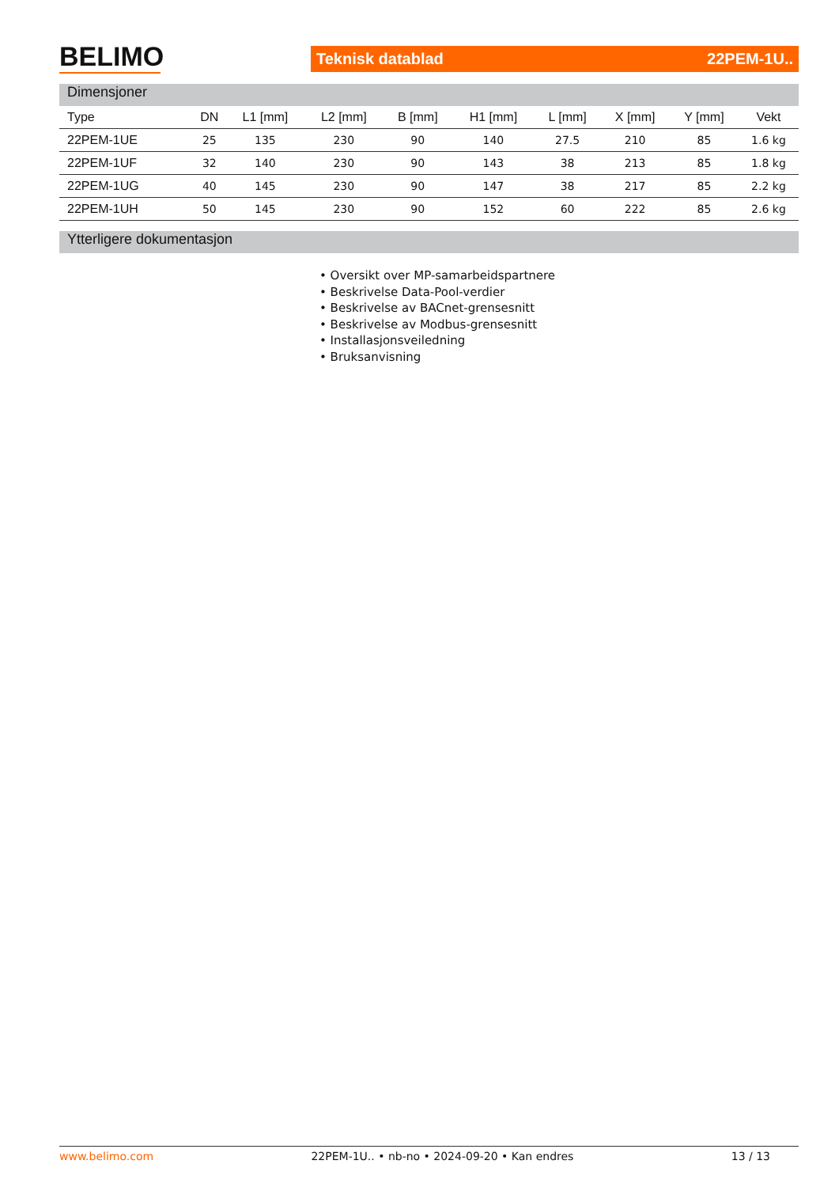BELIMO Teknisk datablad 22PEM-1U..
Dimensjoner
| Type | DN | L1 [mm] | L2 [mm] | B [mm] | H1 [mm] | L [mm] | X [mm] | Y [mm] | Vekt |
| --- | --- | --- | --- | --- | --- | --- | --- | --- | --- |
| 22PEM-1UE | 25 | 135 | 230 | 90 | 140 | 27.5 | 210 | 85 | 1.6 kg |
| 22PEM-1UF | 32 | 140 | 230 | 90 | 143 | 38 | 213 | 85 | 1.8 kg |
| 22PEM-1UG | 40 | 145 | 230 | 90 | 147 | 38 | 217 | 85 | 2.2 kg |
| 22PEM-1UH | 50 | 145 | 230 | 90 | 152 | 60 | 222 | 85 | 2.6 kg |
Ytterligere dokumentasjon
• Oversikt over MP-samarbeidspartnere
• Beskrivelse Data-Pool-verdier
• Beskrivelse av BACnet-grensesnitt
• Beskrivelse av Modbus-grensesnitt
• Installasjonsveiledning
• Bruksanvisning
www.belimo.com 22PEM-1U.. • nb-no • 2024-09-20 • Kan endres 13 / 13